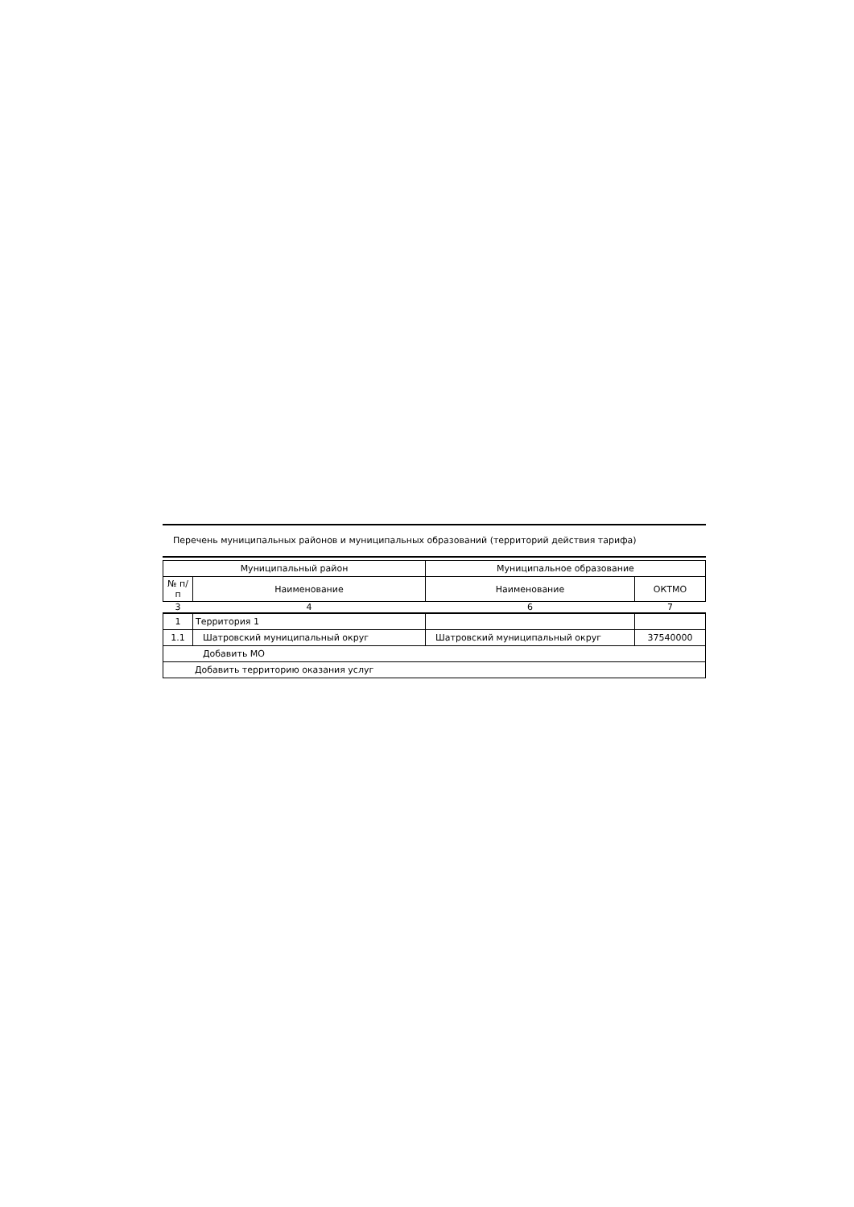Перечень муниципальных районов и муниципальных образований (территорий действия тарифа)
| Муниципальный район | | Муниципальное образование | |
| --- | --- | --- | --- |
| № п/п | Наименование | Наименование | ОКТМО |
| 3 | 4 | 6 | 7 |
| 1 | Территория 1 | | |
| 1.1 | Шатровский муниципальный округ | Шатровский муниципальный округ | 37540000 |
| Добавить МО | | | |
| Добавить территорию оказания услуг | | | |